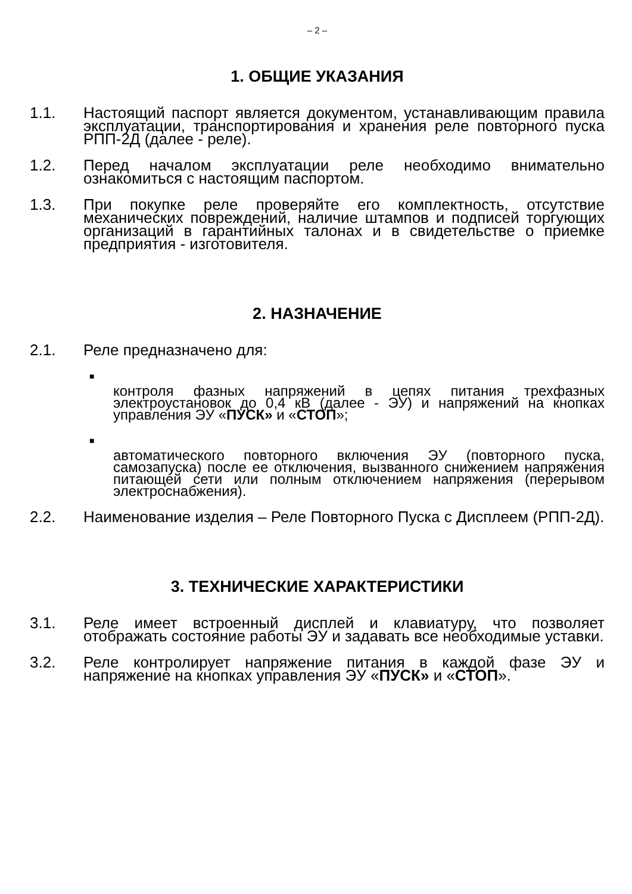– 2 –
1. ОБЩИЕ УКАЗАНИЯ
1.1. Настоящий паспорт является документом, устанавливающим правила эксплуатации, транспортирования и хранения реле повторного пуска РПП-2Д (далее - реле).
1.2. Перед началом эксплуатации реле необходимо внимательно ознакомиться с настоящим паспортом.
1.3. При покупке реле проверяйте его комплектность, отсутствие механических повреждений, наличие штампов и подписей торгующих организаций в гарантийных талонах и в свидетельстве о приемке предприятия - изготовителя.
2. НАЗНАЧЕНИЕ
2.1. Реле предназначено для:
■
контроля фазных напряжений в цепях питания трехфазных электроустановок до 0,4 кВ (далее - ЭУ) и напряжений на кнопках управления ЭУ «ПУСК» и «СТОП»;
■
автоматического повторного включения ЭУ (повторного пуска, самозапуска) после ее отключения, вызванного снижением напряжения питающей сети или полным отключением напряжения (перерывом электроснабжения).
2.2. Наименование изделия – Реле Повторного Пуска с Дисплеем (РПП-2Д).
3. ТЕХНИЧЕСКИЕ ХАРАКТЕРИСТИКИ
3.1. Реле имеет встроенный дисплей и клавиатуру, что позволяет отображать состояние работы ЭУ и задавать все необходимые уставки.
3.2. Реле контролирует напряжение питания в каждой фазе ЭУ и напряжение на кнопках управления ЭУ «ПУСК» и «СТОП».